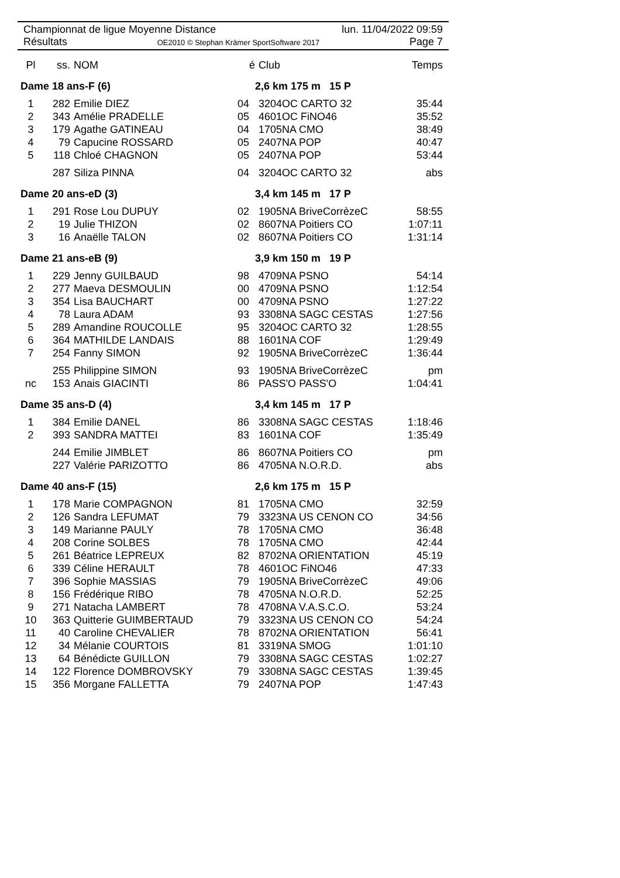Championnat de ligue Moyenne Distance lun. 11/04/2022 09:59
Résultats OE2010 © Stephan Krämer SportSoftware 2017 Page 7
| Pl | ss. | NOM | é | Club | Temps |
| --- | --- | --- | --- | --- | --- |
| Dame 18 ans-F (6) | | | 2,6 km 175 m 15 P | | |
| 1 | 282 | Emilie DIEZ | 04 | 3204OC CARTO 32 | 35:44 |
| 2 | 343 | Amélie PRADELLE | 05 | 4601OC FiNO46 | 35:52 |
| 3 | 179 | Agathe GATINEAU | 04 | 1705NA CMO | 38:49 |
| 4 | 79 | Capucine ROSSARD | 05 | 2407NA POP | 40:47 |
| 5 | 118 | Chloé CHAGNON | 05 | 2407NA POP | 53:44 |
| | 287 | Siliza PINNA | 04 | 3204OC CARTO 32 | abs |
| Dame 20 ans-eD (3) | | | 3,4 km 145 m 17 P | | |
| 1 | 291 | Rose Lou DUPUY | 02 | 1905NA BriveCorrèzeC | 58:55 |
| 2 | 19 | Julie THIZON | 02 | 8607NA Poitiers CO | 1:07:11 |
| 3 | 16 | Anaëlle TALON | 02 | 8607NA Poitiers CO | 1:31:14 |
| Dame 21 ans-eB (9) | | | 3,9 km 150 m 19 P | | |
| 1 | 229 | Jenny GUILBAUD | 98 | 4709NA PSNO | 54:14 |
| 2 | 277 | Maeva DESMOULIN | 00 | 4709NA PSNO | 1:12:54 |
| 3 | 354 | Lisa BAUCHART | 00 | 4709NA PSNO | 1:27:22 |
| 4 | 78 | Laura ADAM | 93 | 3308NA SAGC CESTAS | 1:27:56 |
| 5 | 289 | Amandine ROUCOLLE | 95 | 3204OC CARTO 32 | 1:28:55 |
| 6 | 364 | MATHILDE LANDAIS | 88 | 1601NA COF | 1:29:49 |
| 7 | 254 | Fanny SIMON | 92 | 1905NA BriveCorrèzeC | 1:36:44 |
| | 255 | Philippine SIMON | 93 | 1905NA BriveCorrèzeC | pm |
| nc | 153 | Anais GIACINTI | 86 | PASS'O PASS'O | 1:04:41 |
| Dame 35 ans-D (4) | | | 3,4 km 145 m 17 P | | |
| 1 | 384 | Emilie DANEL | 86 | 3308NA SAGC CESTAS | 1:18:46 |
| 2 | 393 | SANDRA MATTEI | 83 | 1601NA COF | 1:35:49 |
| | 244 | Emilie JIMBLET | 86 | 8607NA Poitiers CO | pm |
| | 227 | Valérie PARIZOTTO | 86 | 4705NA N.O.R.D. | abs |
| Dame 40 ans-F (15) | | | 2,6 km 175 m 15 P | | |
| 1 | 178 | Marie COMPAGNON | 81 | 1705NA CMO | 32:59 |
| 2 | 126 | Sandra LEFUMAT | 79 | 3323NA US CENON CO | 34:56 |
| 3 | 149 | Marianne PAULY | 78 | 1705NA CMO | 36:48 |
| 4 | 208 | Corine SOLBES | 78 | 1705NA CMO | 42:44 |
| 5 | 261 | Béatrice LEPREUX | 82 | 8702NA ORIENTATION | 45:19 |
| 6 | 339 | Céline HERAULT | 78 | 4601OC FiNO46 | 47:33 |
| 7 | 396 | Sophie MASSIAS | 79 | 1905NA BriveCorrèzeC | 49:06 |
| 8 | 156 | Frédérique RIBO | 78 | 4705NA N.O.R.D. | 52:25 |
| 9 | 271 | Natacha LAMBERT | 78 | 4708NA V.A.S.C.O. | 53:24 |
| 10 | 363 | Quitterie GUIMBERTAUD | 79 | 3323NA US CENON CO | 54:24 |
| 11 | 40 | Caroline CHEVALIER | 78 | 8702NA ORIENTATION | 56:41 |
| 12 | 34 | Mélanie COURTOIS | 81 | 3319NA SMOG | 1:01:10 |
| 13 | 64 | Bénédicte GUILLON | 79 | 3308NA SAGC CESTAS | 1:02:27 |
| 14 | 122 | Florence DOMBROVSKY | 79 | 3308NA SAGC CESTAS | 1:39:45 |
| 15 | 356 | Morgane FALLETTA | 79 | 2407NA POP | 1:47:43 |